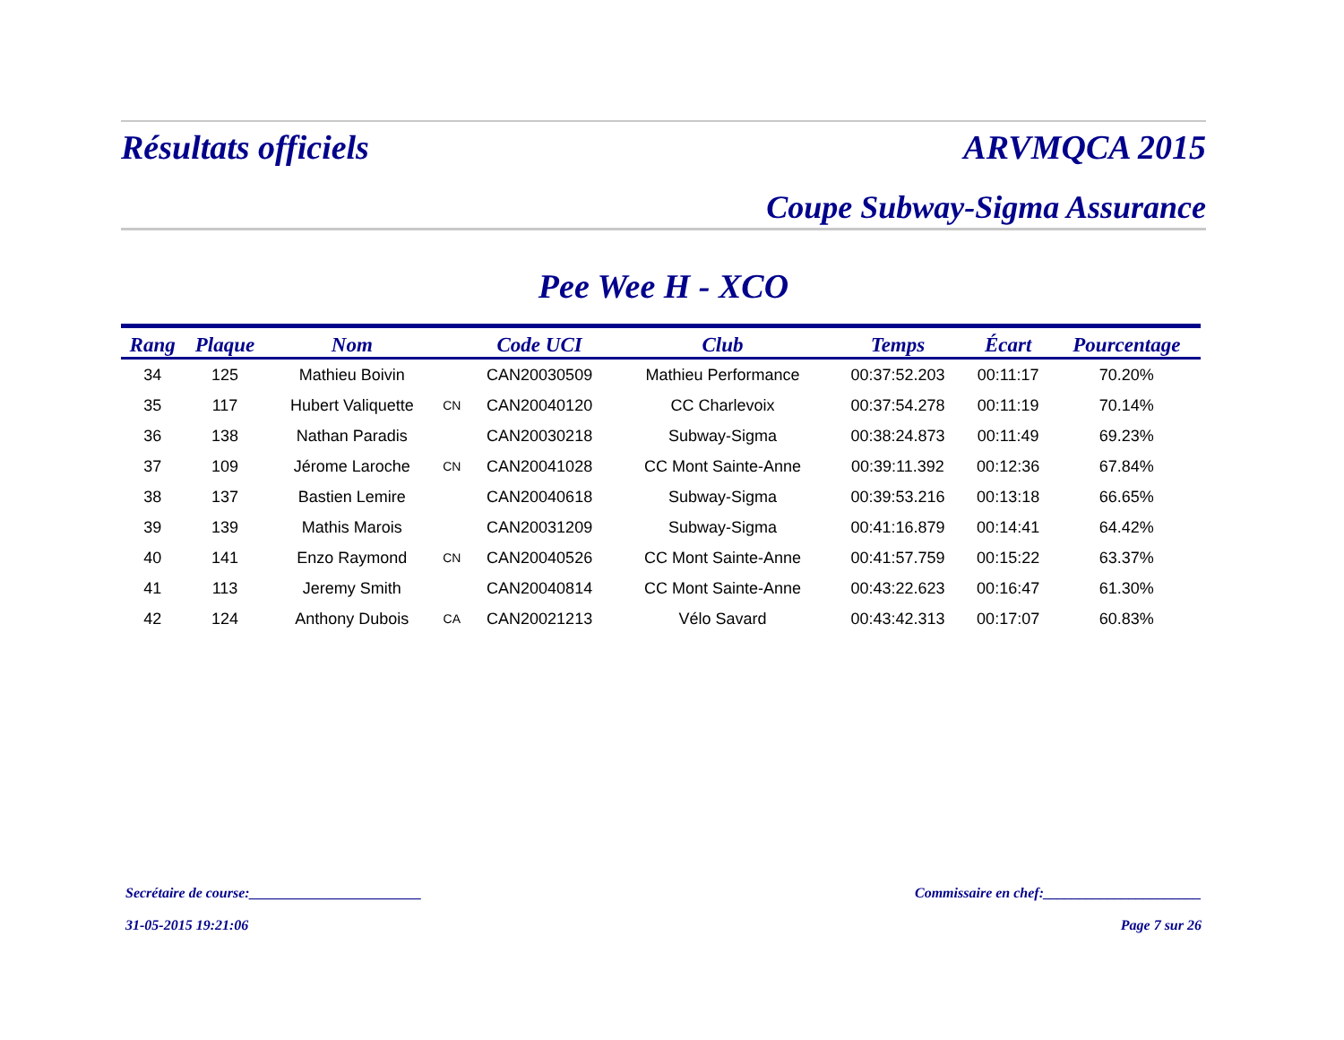Résultats officiels ARVMQCA 2015
Coupe Subway-Sigma Assurance
Pee Wee H - XCO
| Rang | Plaque | Nom | | Code UCI | Club | Temps | Écart | Pourcentage |
| --- | --- | --- | --- | --- | --- | --- | --- | --- |
| 34 | 125 | Mathieu Boivin | | CAN20030509 | Mathieu Performance | 00:37:52.203 | 00:11:17 | 70.20% |
| 35 | 117 | Hubert Valiquette | CN | CAN20040120 | CC Charlevoix | 00:37:54.278 | 00:11:19 | 70.14% |
| 36 | 138 | Nathan Paradis | | CAN20030218 | Subway-Sigma | 00:38:24.873 | 00:11:49 | 69.23% |
| 37 | 109 | Jérome Laroche | CN | CAN20041028 | CC Mont Sainte-Anne | 00:39:11.392 | 00:12:36 | 67.84% |
| 38 | 137 | Bastien Lemire | | CAN20040618 | Subway-Sigma | 00:39:53.216 | 00:13:18 | 66.65% |
| 39 | 139 | Mathis Marois | | CAN20031209 | Subway-Sigma | 00:41:16.879 | 00:14:41 | 64.42% |
| 40 | 141 | Enzo Raymond | CN | CAN20040526 | CC Mont Sainte-Anne | 00:41:57.759 | 00:15:22 | 63.37% |
| 41 | 113 | Jeremy Smith | | CAN20040814 | CC Mont Sainte-Anne | 00:43:22.623 | 00:16:47 | 61.30% |
| 42 | 124 | Anthony Dubois | CA | CAN20021213 | Vélo Savard | 00:43:42.313 | 00:17:07 | 60.83% |
Secrétaire de course:________________________ Commissaire en chef:______________________
31-05-2015 19:21:06 Page 7 sur 26